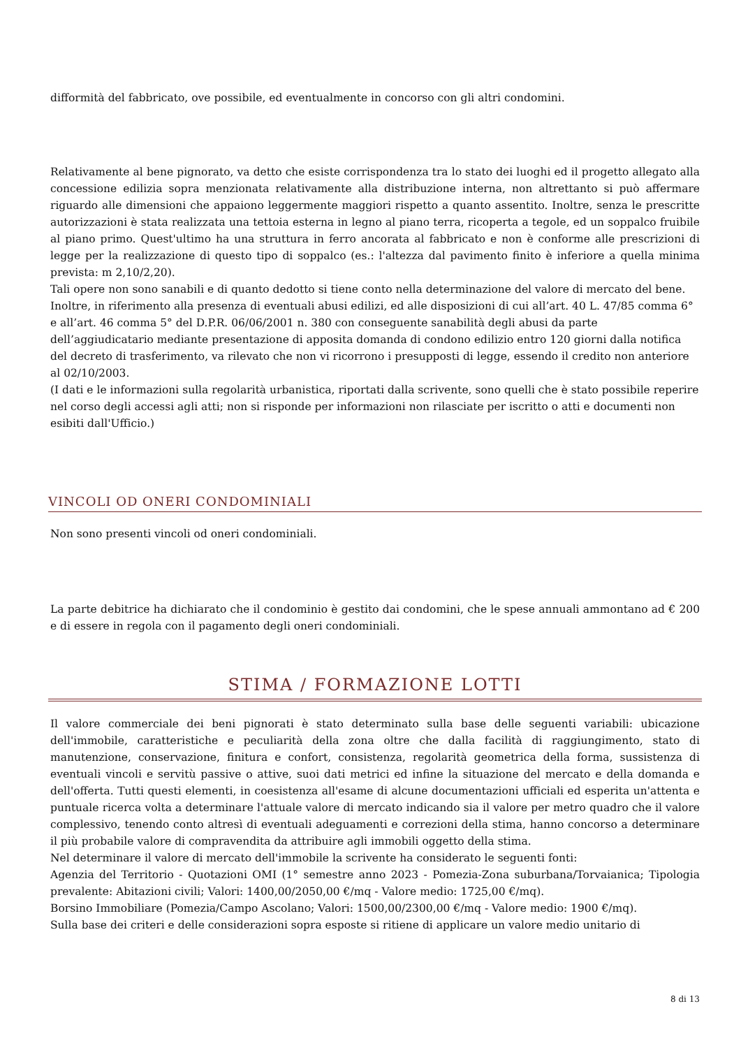difformità del fabbricato, ove possibile, ed eventualmente in concorso con gli altri condomini.
Relativamente al bene pignorato, va detto che esiste corrispondenza tra lo stato dei luoghi ed il progetto allegato alla concessione edilizia sopra menzionata relativamente alla distribuzione interna, non altrettanto si può affermare riguardo alle dimensioni che appaiono leggermente maggiori rispetto a quanto assentito. Inoltre, senza le prescritte autorizzazioni è stata realizzata una tettoia esterna in legno al piano terra, ricoperta a tegole, ed un soppalco fruibile al piano primo. Quest'ultimo ha una struttura in ferro ancorata al fabbricato e non è conforme alle prescrizioni di legge per la realizzazione di questo tipo di soppalco (es.: l'altezza dal pavimento finito è inferiore a quella minima prevista: m 2,10/2,20).
Tali opere non sono sanabili e di quanto dedotto si tiene conto nella determinazione del valore di mercato del bene.
Inoltre, in riferimento alla presenza di eventuali abusi edilizi, ed alle disposizioni di cui all’art. 40 L. 47/85 comma 6° e all’art. 46 comma 5° del D.P.R. 06/06/2001 n. 380 con conseguente sanabilità degli abusi da parte dell’aggiudicatario mediante presentazione di apposita domanda di condono edilizio entro 120 giorni dalla notifica del decreto di trasferimento, va rilevato che non vi ricorrono i presupposti di legge, essendo il credito non anteriore al 02/10/2003.
(I dati e le informazioni sulla regolarità urbanistica, riportati dalla scrivente, sono quelli che è stato possibile reperire nel corso degli accessi agli atti; non si risponde per informazioni non rilasciate per iscritto o atti e documenti non esibiti dall'Ufficio.)
VINCOLI OD ONERI CONDOMINIALI
Non sono presenti vincoli od oneri condominiali.
La parte debitrice ha dichiarato che il condominio è gestito dai condomini, che le spese annuali ammontano ad € 200 e di essere in regola con il pagamento degli oneri condominiali.
STIMA / FORMAZIONE LOTTI
Il valore commerciale dei beni pignorati è stato determinato sulla base delle seguenti variabili: ubicazione dell'immobile, caratteristiche e peculiarità della zona oltre che dalla facilità di raggiungimento, stato di manutenzione, conservazione, finitura e confort, consistenza, regolarità geometrica della forma, sussistenza di eventuali vincoli e servitù passive o attive, suoi dati metrici ed infine la situazione del mercato e della domanda e dell'offerta. Tutti questi elementi, in coesistenza all'esame di alcune documentazioni ufficiali ed esperita un'attenta e puntuale ricerca volta a determinare l'attuale valore di mercato indicando sia il valore per metro quadro che il valore complessivo, tenendo conto altresì di eventuali adeguamenti e correzioni della stima, hanno concorso a determinare il più probabile valore di compravendita da attribuire agli immobili oggetto della stima.
Nel determinare il valore di mercato dell'immobile la scrivente ha considerato le seguenti fonti:
Agenzia del Territorio - Quotazioni OMI (1° semestre anno 2023 - Pomezia-Zona suburbana/Torvaianica; Tipologia prevalente: Abitazioni civili; Valori: 1400,00/2050,00 €/mq - Valore medio: 1725,00 €/mq).
Borsino Immobiliare (Pomezia/Campo Ascolano; Valori: 1500,00/2300,00 €/mq - Valore medio: 1900 €/mq).
Sulla base dei criteri e delle considerazioni sopra esposte si ritiene di applicare un valore medio unitario di
8 di 13